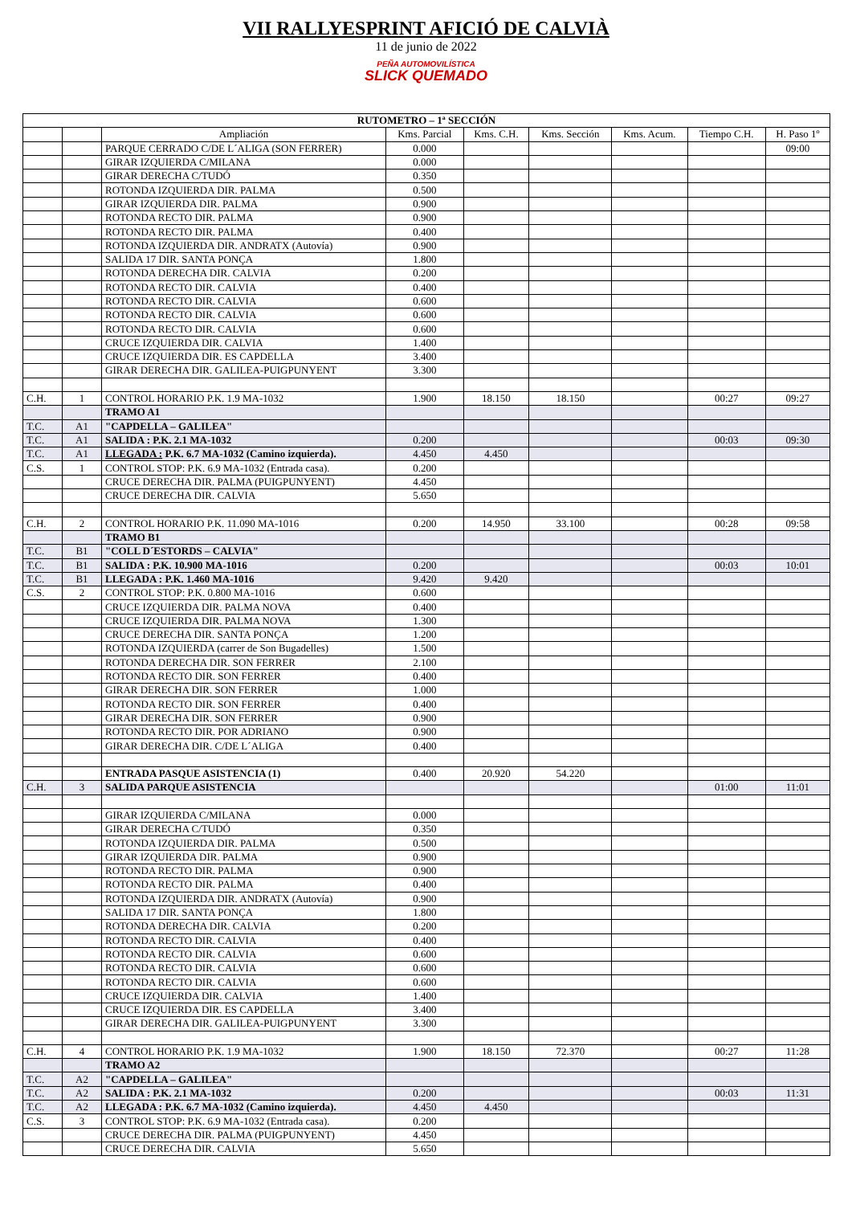VII RALLYESPRINT AFICIÓ DE CALVIÀ
11 de junio de 2022
PEÑA AUTOMOVILÍSTICA
SLICK QUEMADO
| RUTOMETRO – 1ª SECCIÓN | | | | | | | | |
| --- | --- | --- | --- | --- | --- | --- | --- | --- |
| | | Ampliación | Kms. Parcial | Kms. C.H. | Kms. Sección | Kms. Acum. | Tiempo C.H. | H. Paso 1º |
| | | PARQUE CERRADO C/DE L´ALIGA (SON FERRER) | 0.000 | | | | | 09:00 |
| | | GIRAR IZQUIERDA C/MILANA | 0.000 | | | | | |
| | | GIRAR DERECHA C/TUDÓ | 0.350 | | | | | |
| | | ROTONDA IZQUIERDA DIR. PALMA | 0.500 | | | | | |
| | | GIRAR IZQUIERDA DIR. PALMA | 0.900 | | | | | |
| | | ROTONDA RECTO DIR. PALMA | 0.900 | | | | | |
| | | ROTONDA RECTO DIR. PALMA | 0.400 | | | | | |
| | | ROTONDA IZQUIERDA DIR. ANDRATX (Autovía) | 0.900 | | | | | |
| | | SALIDA 17 DIR. SANTA PONÇA | 1.800 | | | | | |
| | | ROTONDA DERECHA DIR. CALVIA | 0.200 | | | | | |
| | | ROTONDA RECTO DIR. CALVIA | 0.400 | | | | | |
| | | ROTONDA RECTO DIR. CALVIA | 0.600 | | | | | |
| | | ROTONDA RECTO DIR. CALVIA | 0.600 | | | | | |
| | | ROTONDA RECTO DIR. CALVIA | 0.600 | | | | | |
| | | CRUCE IZQUIERDA DIR. CALVIA | 1.400 | | | | | |
| | | CRUCE IZQUIERDA DIR. ES CAPDELLA | 3.400 | | | | | |
| | | GIRAR DERECHA DIR. GALILEA-PUIGPUNYENT | 3.300 | | | | | |
| C.H. | 1 | CONTROL HORARIO P.K. 1.9 MA-1032 | 1.900 | 18.150 | 18.150 | | 00:27 | 09:27 |
| | | TRAMO A1 | | | | | | |
| T.C. | A1 | "CAPDELLA – GALILEA" | | | | | | |
| T.C. | A1 | SALIDA : P.K. 2.1 MA-1032 | 0.200 | | | | 00:03 | 09:30 |
| T.C. | A1 | LLEGADA : P.K. 6.7 MA-1032 (Camino izquierda). | 4.450 | 4.450 | | | | |
| C.S. | 1 | CONTROL STOP: P.K. 6.9 MA-1032 (Entrada casa). | 0.200 | | | | | |
| | | CRUCE DERECHA DIR. PALMA (PUIGPUNYENT) | 4.450 | | | | | |
| | | CRUCE DERECHA DIR. CALVIA | 5.650 | | | | | |
| C.H. | 2 | CONTROL HORARIO P.K. 11.090 MA-1016 | 0.200 | 14.950 | 33.100 | | 00:28 | 09:58 |
| | | TRAMO B1 | | | | | | |
| T.C. | B1 | "COLL D´ESTORDS – CALVIA" | | | | | | |
| T.C. | B1 | SALIDA : P.K. 10.900 MA-1016 | 0.200 | | | | 00:03 | 10:01 |
| T.C. | B1 | LLEGADA : P.K. 1.460 MA-1016 | 9.420 | 9.420 | | | | |
| C.S. | 2 | CONTROL STOP: P.K. 0.800 MA-1016 | 0.600 | | | | | |
| | | CRUCE IZQUIERDA DIR. PALMA NOVA | 0.400 | | | | | |
| | | CRUCE IZQUIERDA DIR. PALMA NOVA | 1.300 | | | | | |
| | | CRUCE DERECHA DIR. SANTA PONÇA | 1.200 | | | | | |
| | | ROTONDA IZQUIERDA (carrer de Son Bugadelles) | 1.500 | | | | | |
| | | ROTONDA DERECHA DIR. SON FERRER | 2.100 | | | | | |
| | | ROTONDA RECTO DIR. SON FERRER | 0.400 | | | | | |
| | | GIRAR DERECHA DIR. SON FERRER | 1.000 | | | | | |
| | | ROTONDA RECTO DIR. SON FERRER | 0.400 | | | | | |
| | | GIRAR DERECHA DIR. SON FERRER | 0.900 | | | | | |
| | | ROTONDA RECTO DIR. POR ADRIANO | 0.900 | | | | | |
| | | GIRAR DERECHA DIR. C/DE L´ALIGA | 0.400 | | | | | |
| | | ENTRADA PASQUE ASISTENCIA (1) | 0.400 | 20.920 | 54.220 | | | |
| C.H. | 3 | SALIDA PARQUE ASISTENCIA | | | | | 01:00 | 11:01 |
| | | GIRAR IZQUIERDA C/MILANA | 0.000 | | | | | |
| | | GIRAR DERECHA C/TUDÓ | 0.350 | | | | | |
| | | ROTONDA IZQUIERDA DIR. PALMA | 0.500 | | | | | |
| | | GIRAR IZQUIERDA DIR. PALMA | 0.900 | | | | | |
| | | ROTONDA RECTO DIR. PALMA | 0.900 | | | | | |
| | | ROTONDA RECTO DIR. PALMA | 0.400 | | | | | |
| | | ROTONDA IZQUIERDA DIR. ANDRATX (Autovía) | 0.900 | | | | | |
| | | SALIDA 17 DIR. SANTA PONÇA | 1.800 | | | | | |
| | | ROTONDA DERECHA DIR. CALVIA | 0.200 | | | | | |
| | | ROTONDA RECTO DIR. CALVIA | 0.400 | | | | | |
| | | ROTONDA RECTO DIR. CALVIA | 0.600 | | | | | |
| | | ROTONDA RECTO DIR. CALVIA | 0.600 | | | | | |
| | | ROTONDA RECTO DIR. CALVIA | 0.600 | | | | | |
| | | CRUCE IZQUIERDA DIR. CALVIA | 1.400 | | | | | |
| | | CRUCE IZQUIERDA DIR. ES CAPDELLA | 3.400 | | | | | |
| | | GIRAR DERECHA DIR. GALILEA-PUIGPUNYENT | 3.300 | | | | | |
| C.H. | 4 | CONTROL HORARIO P.K. 1.9 MA-1032 | 1.900 | 18.150 | 72.370 | | 00:27 | 11:28 |
| | | TRAMO A2 | | | | | | |
| T.C. | A2 | "CAPDELLA – GALILEA" | | | | | | |
| T.C. | A2 | SALIDA : P.K. 2.1 MA-1032 | 0.200 | | | | 00:03 | 11:31 |
| T.C. | A2 | LLEGADA : P.K. 6.7 MA-1032 (Camino izquierda). | 4.450 | 4.450 | | | | |
| C.S. | 3 | CONTROL STOP: P.K. 6.9 MA-1032 (Entrada casa). | 0.200 | | | | | |
| | | CRUCE DERECHA DIR. PALMA (PUIGPUNYENT) | 4.450 | | | | | |
| | | CRUCE DERECHA DIR. CALVIA | 5.650 | | | | | |